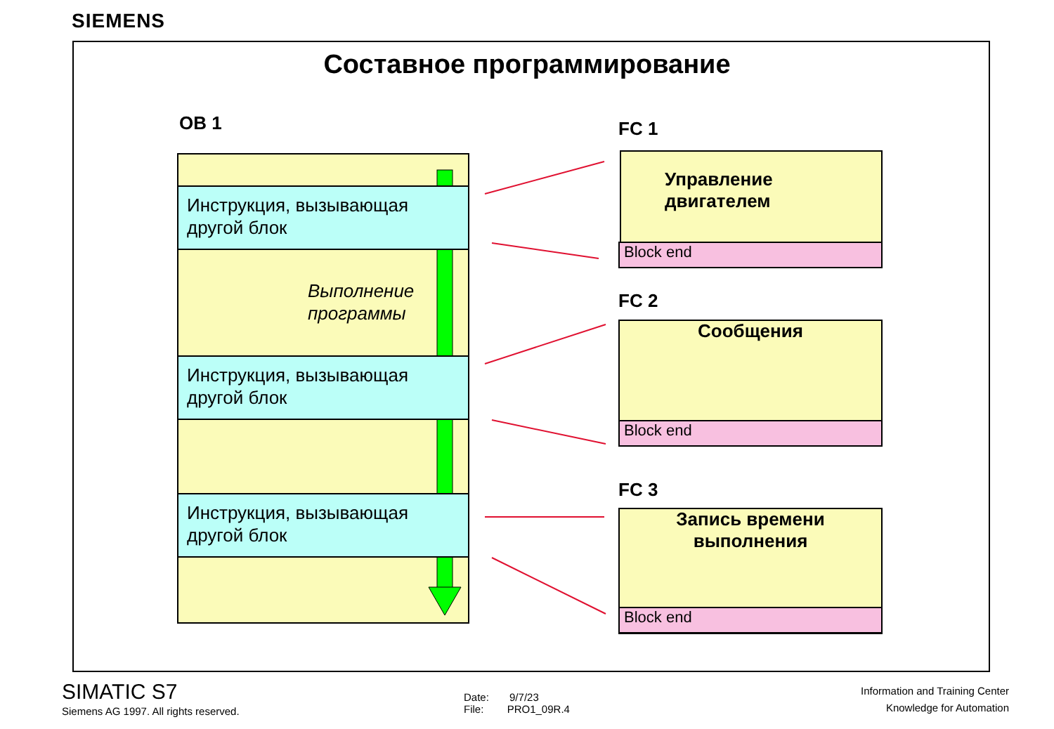SIEMENS
Составное программирование
OB 1
Инструкция, вызывающая другой блок
Выполнение
программы
Инструкция, вызывающая другой блок
Инструкция, вызывающая другой блок
FC 1
Управление
двигателем
Block end
FC 2
Сообщения
Block end
FC 3
Запись времени
выполнения
Block end
SIMATIC S7
Siemens AG 1997. All rights reserved.
Date: 9/7/23
File: PRO1_09R.4
Information and Training Center
Knowledge for Automation